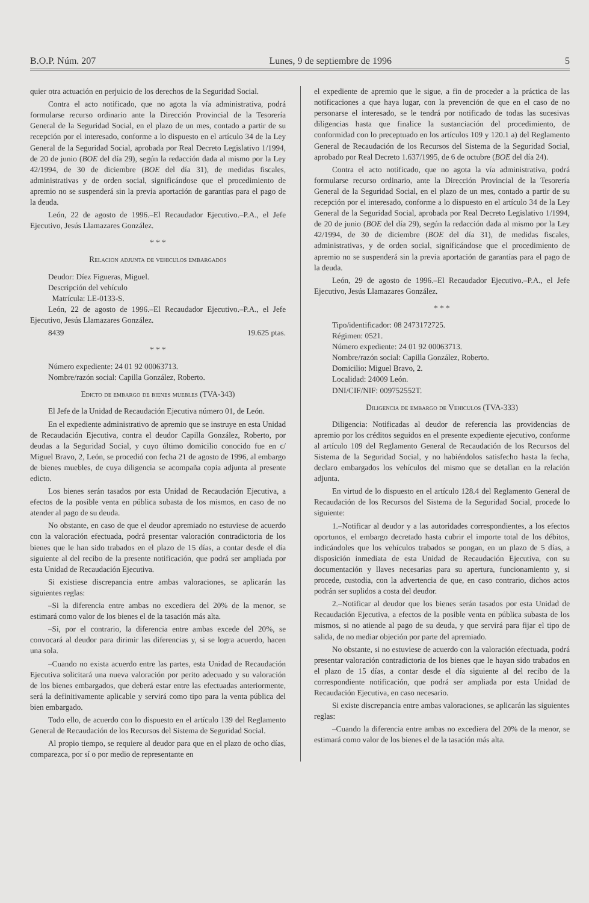B.O.P. Núm. 207 Lunes, 9 de septiembre de 1996 5
quier otra actuación en perjuicio de los derechos de la Seguridad Social.
Contra el acto notificado, que no agota la vía administrativa, podrá formularse recurso ordinario ante la Dirección Provincial de la Tesorería General de la Seguridad Social, en el plazo de un mes, contado a partir de su recepción por el interesado, conforme a lo dispuesto en el artículo 34 de la Ley General de la Seguridad Social, aprobada por Real Decreto Legislativo 1/1994, de 20 de junio (BOE del día 29), según la redacción dada al mismo por la Ley 42/1994, de 30 de diciembre (BOE del día 31), de medidas fiscales, administrativas y de orden social, significándose que el procedimiento de apremio no se suspenderá sin la previa aportación de garantías para el pago de la deuda.
León, 22 de agosto de 1996.–El Recaudador Ejecutivo.–P.A., el Jefe Ejecutivo, Jesús Llamazares González.
* * *
Relacion adjunta de vehiculos embargados
Deudor: Díez Figueras, Miguel.
Descripción del vehículo
Matrícula: LE-0133-S.
León, 22 de agosto de 1996.–El Recaudador Ejecutivo.–P.A., el Jefe Ejecutivo, Jesús Llamazares González.
8439 19.625 ptas.
* * *
Número expediente: 24 01 92 00063713.
Nombre/razón social: Capilla González, Roberto.
Edicto de embargo de bienes muebles (TVA-343)
El Jefe de la Unidad de Recaudación Ejecutiva número 01, de León.
En el expediente administrativo de apremio que se instruye en esta Unidad de Recaudación Ejecutiva, contra el deudor Capilla González, Roberto, por deudas a la Seguridad Social, y cuyo último domicilio conocido fue en c/ Miguel Bravo, 2, León, se procedió con fecha 21 de agosto de 1996, al embargo de bienes muebles, de cuya diligencia se acompaña copia adjunta al presente edicto.
Los bienes serán tasados por esta Unidad de Recaudación Ejecutiva, a efectos de la posible venta en pública subasta de los mismos, en caso de no atender al pago de su deuda.
No obstante, en caso de que el deudor apremiado no estuviese de acuerdo con la valoración efectuada, podrá presentar valoración contradictoria de los bienes que le han sido trabados en el plazo de 15 días, a contar desde el día siguiente al del recibo de la presente notificación, que podrá ser ampliada por esta Unidad de Recaudación Ejecutiva.
Si existiese discrepancia entre ambas valoraciones, se aplicarán las siguientes reglas:
–Si la diferencia entre ambas no excediera del 20% de la menor, se estimará como valor de los bienes el de la tasación más alta.
–Si, por el contrario, la diferencia entre ambas excede del 20%, se convocará al deudor para dirimir las diferencias y, si se logra acuerdo, hacen una sola.
–Cuando no exista acuerdo entre las partes, esta Unidad de Recaudación Ejecutiva solicitará una nueva valoración por perito adecuado y su valoración de los bienes embargados, que deberá estar entre las efectuadas anteriormente, será la definitivamente aplicable y servirá como tipo para la venta pública del bien embargado.
Todo ello, de acuerdo con lo dispuesto en el artículo 139 del Reglamento General de Recaudación de los Recursos del Sistema de Seguridad Social.
Al propio tiempo, se requiere al deudor para que en el plazo de ocho días, comparezca, por sí o por medio de representante en
el expediente de apremio que le sigue, a fin de proceder a la práctica de las notificaciones a que haya lugar, con la prevención de que en el caso de no personarse el interesado, se le tendrá por notificado de todas las sucesivas diligencias hasta que finalice la sustanciación del procedimiento, de conformidad con lo preceptuado en los artículos 109 y 120.1 a) del Reglamento General de Recaudación de los Recursos del Sistema de la Seguridad Social, aprobado por Real Decreto 1.637/1995, de 6 de octubre (BOE del día 24).
Contra el acto notificado, que no agota la vía administrativa, podrá formularse recurso ordinario, ante la Dirección Provincial de la Tesorería General de la Seguridad Social, en el plazo de un mes, contado a partir de su recepción por el interesado, conforme a lo dispuesto en el artículo 34 de la Ley General de la Seguridad Social, aprobada por Real Decreto Legislativo 1/1994, de 20 de junio (BOE del día 29), según la redacción dada al mismo por la Ley 42/1994, de 30 de diciembre (BOE del día 31), de medidas fiscales, administrativas, y de orden social, significándose que el procedimiento de apremio no se suspenderá sin la previa aportación de garantías para el pago de la deuda.
León, 29 de agosto de 1996.–El Recaudador Ejecutivo.–P.A., el Jefe Ejecutivo, Jesús Llamazares González.
* * *
Tipo/identificador: 08 2473172725.
Régimen: 0521.
Número expediente: 24 01 92 00063713.
Nombre/razón social: Capilla González, Roberto.
Domicilio: Miguel Bravo, 2.
Localidad: 24009 León.
DNI/CIF/NIF: 009752552T.
Diligencia de embargo de Vehiculos (TVA-333)
Diligencia: Notificadas al deudor de referencia las providencias de apremio por los créditos seguidos en el presente expediente ejecutivo, conforme al artículo 109 del Reglamento General de Recaudación de los Recursos del Sistema de la Seguridad Social, y no habiéndolos satisfecho hasta la fecha, declaro embargados los vehículos del mismo que se detallan en la relación adjunta.
En virtud de lo dispuesto en el artículo 128.4 del Reglamento General de Recaudación de los Recursos del Sistema de la Seguridad Social, procede lo siguiente:
1.–Notificar al deudor y a las autoridades correspondientes, a los efectos oportunos, el embargo decretado hasta cubrir el importe total de los débitos, indicándoles que los vehículos trabados se pongan, en un plazo de 5 días, a disposición inmediata de esta Unidad de Recaudación Ejecutiva, con su documentación y llaves necesarias para su apertura, funcionamiento y, si procede, custodia, con la advertencia de que, en caso contrario, dichos actos podrán ser suplidos a costa del deudor.
2.–Notificar al deudor que los bienes serán tasados por esta Unidad de Recaudación Ejecutiva, a efectos de la posible venta en pública subasta de los mismos, si no atiende al pago de su deuda, y que servirá para fijar el tipo de salida, de no mediar objeción por parte del apremiado.
No obstante, si no estuviese de acuerdo con la valoración efectuada, podrá presentar valoración contradictoria de los bienes que le hayan sido trabados en el plazo de 15 días, a contar desde el día siguiente al del recibo de la correspondiente notificación, que podrá ser ampliada por esta Unidad de Recaudación Ejecutiva, en caso necesario.
Si existe discrepancia entre ambas valoraciones, se aplicarán las siguientes reglas:
–Cuando la diferencia entre ambas no excediera del 20% de la menor, se estimará como valor de los bienes el de la tasación más alta.